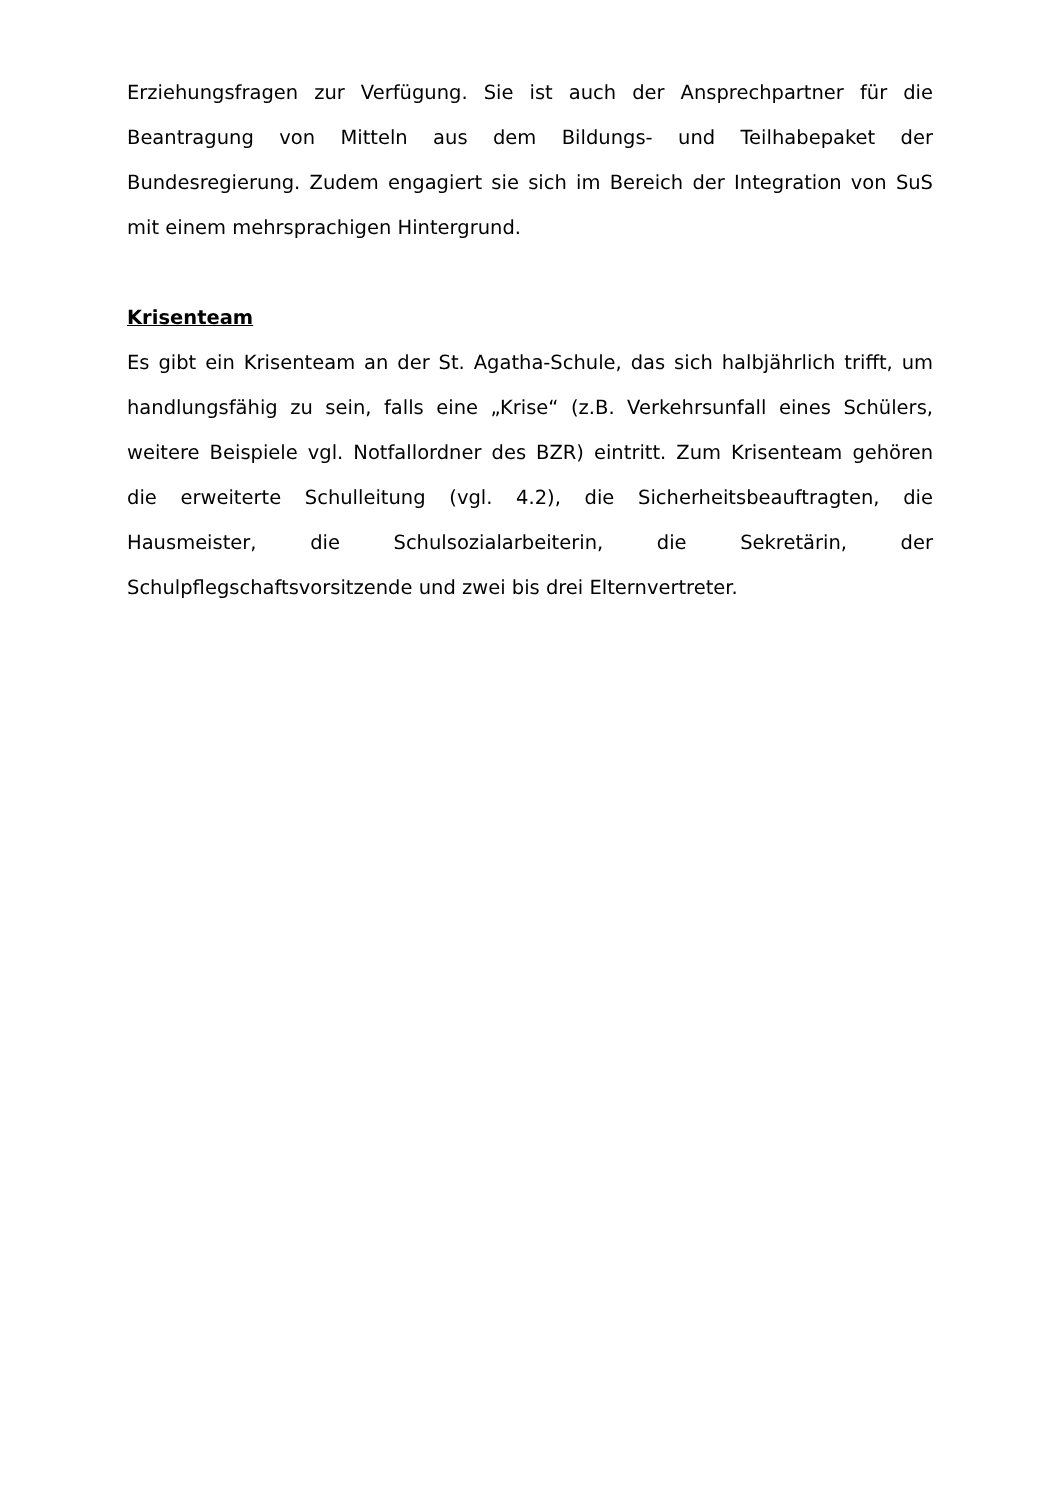Erziehungsfragen zur Verfügung. Sie ist auch der Ansprechpartner für die Beantragung von Mitteln aus dem Bildungs- und Teilhabepaket der Bundesregierung. Zudem engagiert sie sich im Bereich der Integration von SuS mit einem mehrsprachigen Hintergrund.
Krisenteam
Es gibt ein Krisenteam an der St. Agatha-Schule, das sich halbjährlich trifft, um handlungsfähig zu sein, falls eine „Krise“ (z.B. Verkehrsunfall eines Schülers, weitere Beispiele vgl. Notfallordner des BZR) eintritt. Zum Krisenteam gehören die erweiterte Schulleitung (vgl. 4.2), die Sicherheitsbeauftragten, die Hausmeister, die Schulsozialarbeiterin, die Sekretärin, der Schulpflegschaftsvorsitzende und zwei bis drei Elternvertreter.